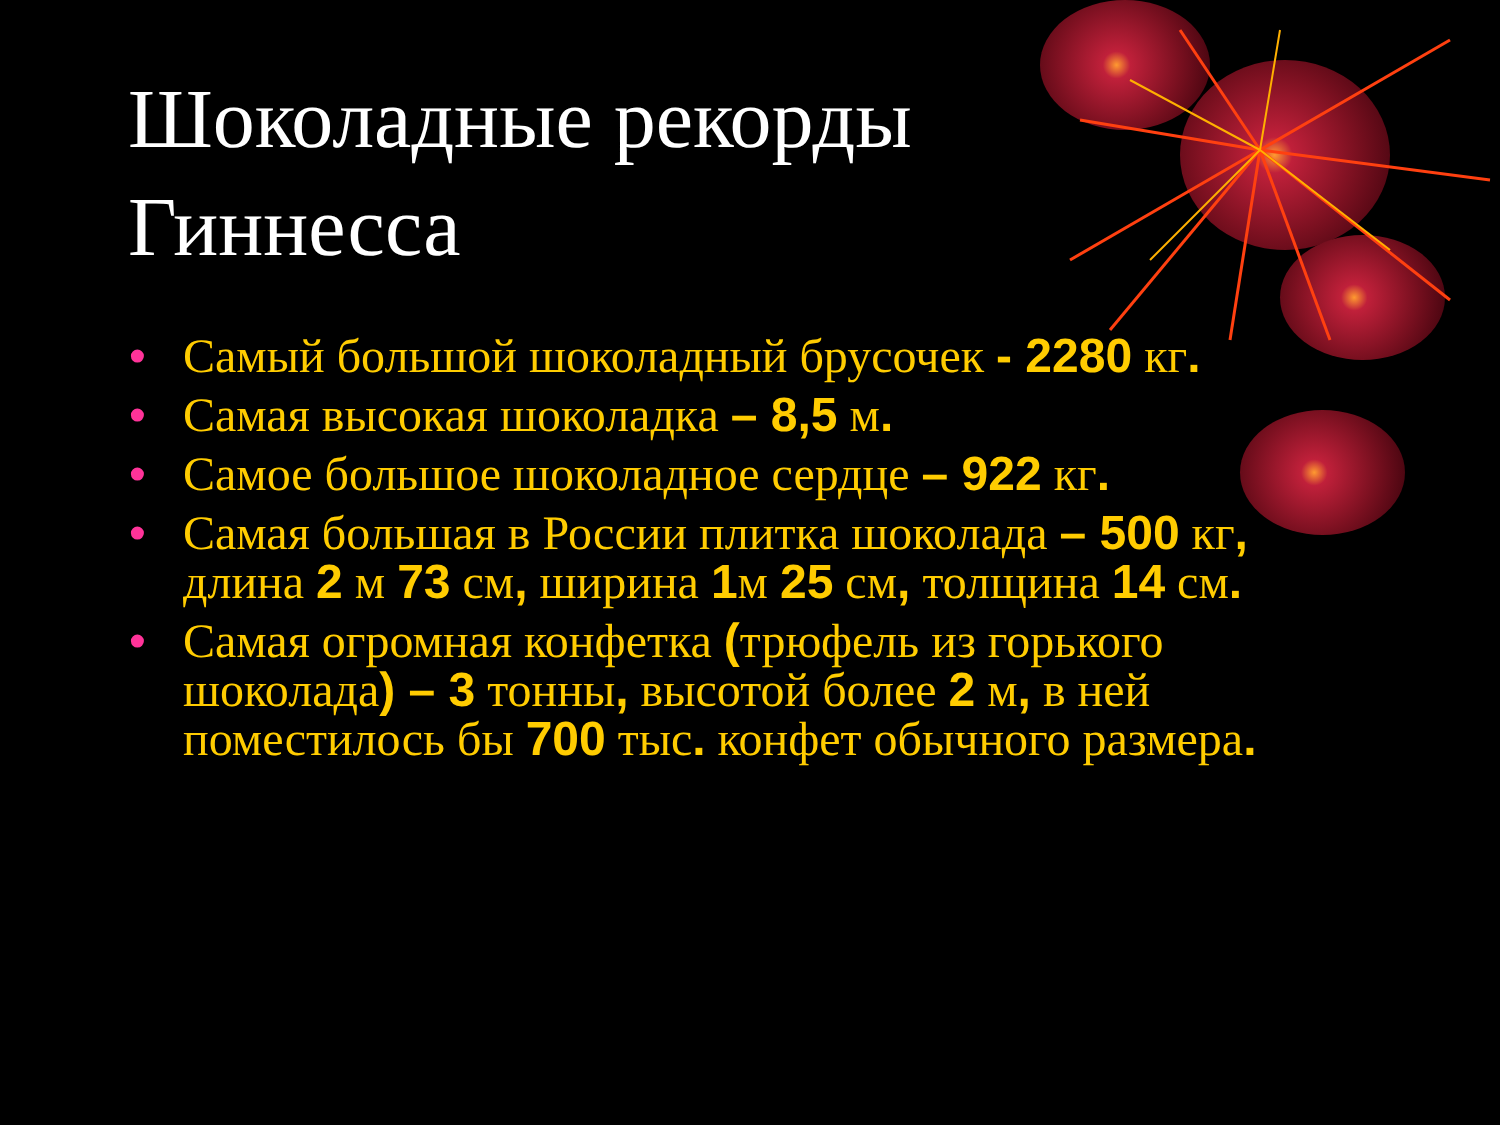Шоколадные рекорды Гиннесса
• Самый большой шоколадный брусочек - 2280 кг.
• Самая высокая шоколадка – 8,5 м.
• Самое большое шоколадное сердце – 922 кг.
• Самая большая в России плитка шоколада – 500 кг, длина 2 м 73 см, ширина 1м 25 см, толщина 14 см.
• Самая огромная конфетка (трюфель из горького шоколада) – 3 тонны, высотой более 2 м, в ней поместилось бы 700 тыс. конфет обычного размера.